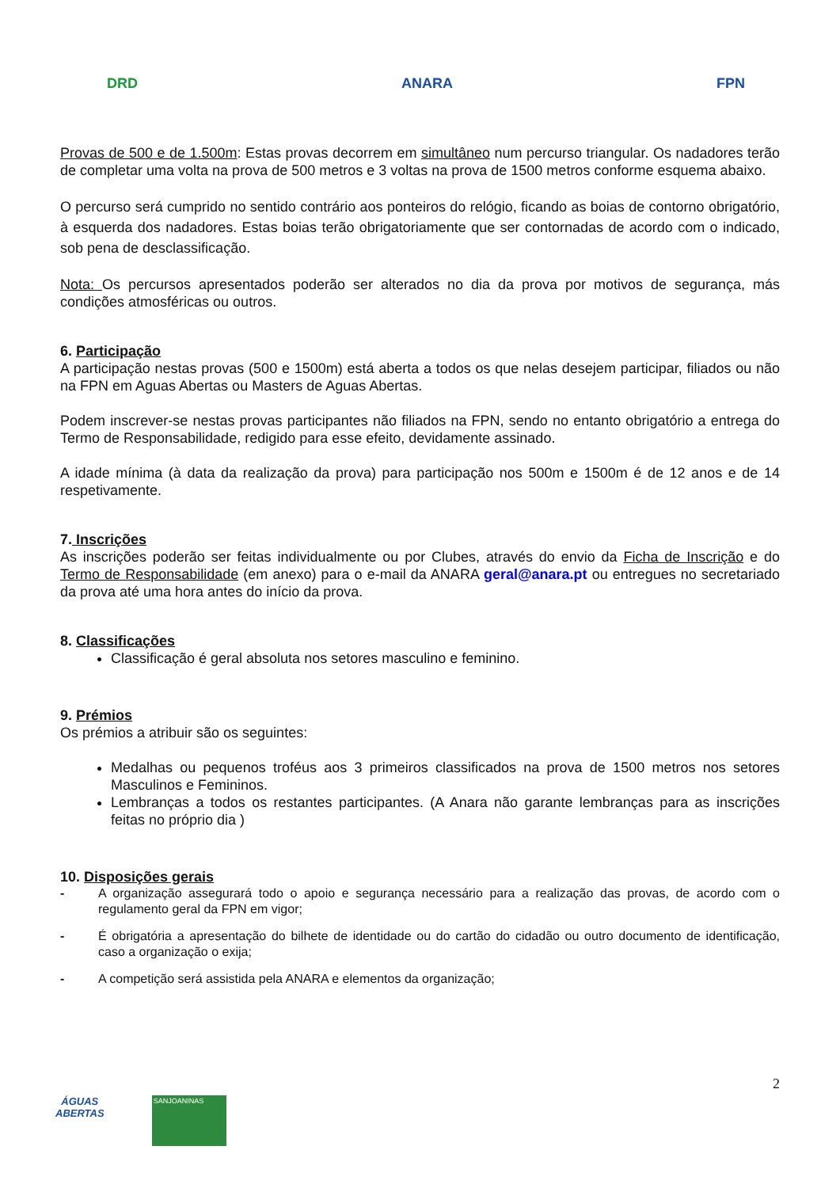DRD ANARA FPN
Provas de 500 e de 1.500m: Estas provas decorrem em simultâneo num percurso triangular. Os nadadores terão de completar uma volta na prova de 500 metros e 3 voltas na prova de 1500 metros conforme esquema abaixo.
O percurso será cumprido no sentido contrário aos ponteiros do relógio, ficando as boias de contorno obrigatório, à esquerda dos nadadores. Estas boias terão obrigatoriamente que ser contornadas de acordo com o indicado, sob pena de desclassificação.
Nota: Os percursos apresentados poderão ser alterados no dia da prova por motivos de segurança, más condições atmosféricas ou outros.
6. Participação
A participação nestas provas (500 e 1500m) está aberta a todos os que nelas desejem participar, filiados ou não na FPN em Aguas Abertas ou Masters de Aguas Abertas.
Podem inscrever-se nestas provas participantes não filiados na FPN, sendo no entanto obrigatório a entrega do Termo de Responsabilidade, redigido para esse efeito, devidamente assinado.
A idade mínima (à data da realização da prova) para participação nos 500m e 1500m é de 12 anos e de 14 respetivamente.
7. Inscrições
As inscrições poderão ser feitas individualmente ou por Clubes, através do envio da Ficha de Inscrição e do Termo de Responsabilidade (em anexo) para o e-mail da ANARA geral@anara.pt ou entregues no secretariado da prova até uma hora antes do início da prova.
8. Classificações
Classificação é geral absoluta nos setores masculino e feminino.
9. Prémios
Os prémios a atribuir são os seguintes:
Medalhas ou pequenos troféus aos 3 primeiros classificados na prova de 1500 metros nos setores Masculinos e Femininos.
Lembranças a todos os restantes participantes. (A Anara não garante lembranças para as inscrições feitas no próprio dia )
10. Disposições gerais
- A organização assegurará todo o apoio e segurança necessário para a realização das provas, de acordo com o regulamento geral da FPN em vigor;
- É obrigatória a apresentação do bilhete de identidade ou do cartão do cidadão ou outro documento de identificação, caso a organização o exija;
- A competição será assistida pela ANARA e elementos da organização;
2
ÁGUAS
ABERTAS
SANJOANINAS